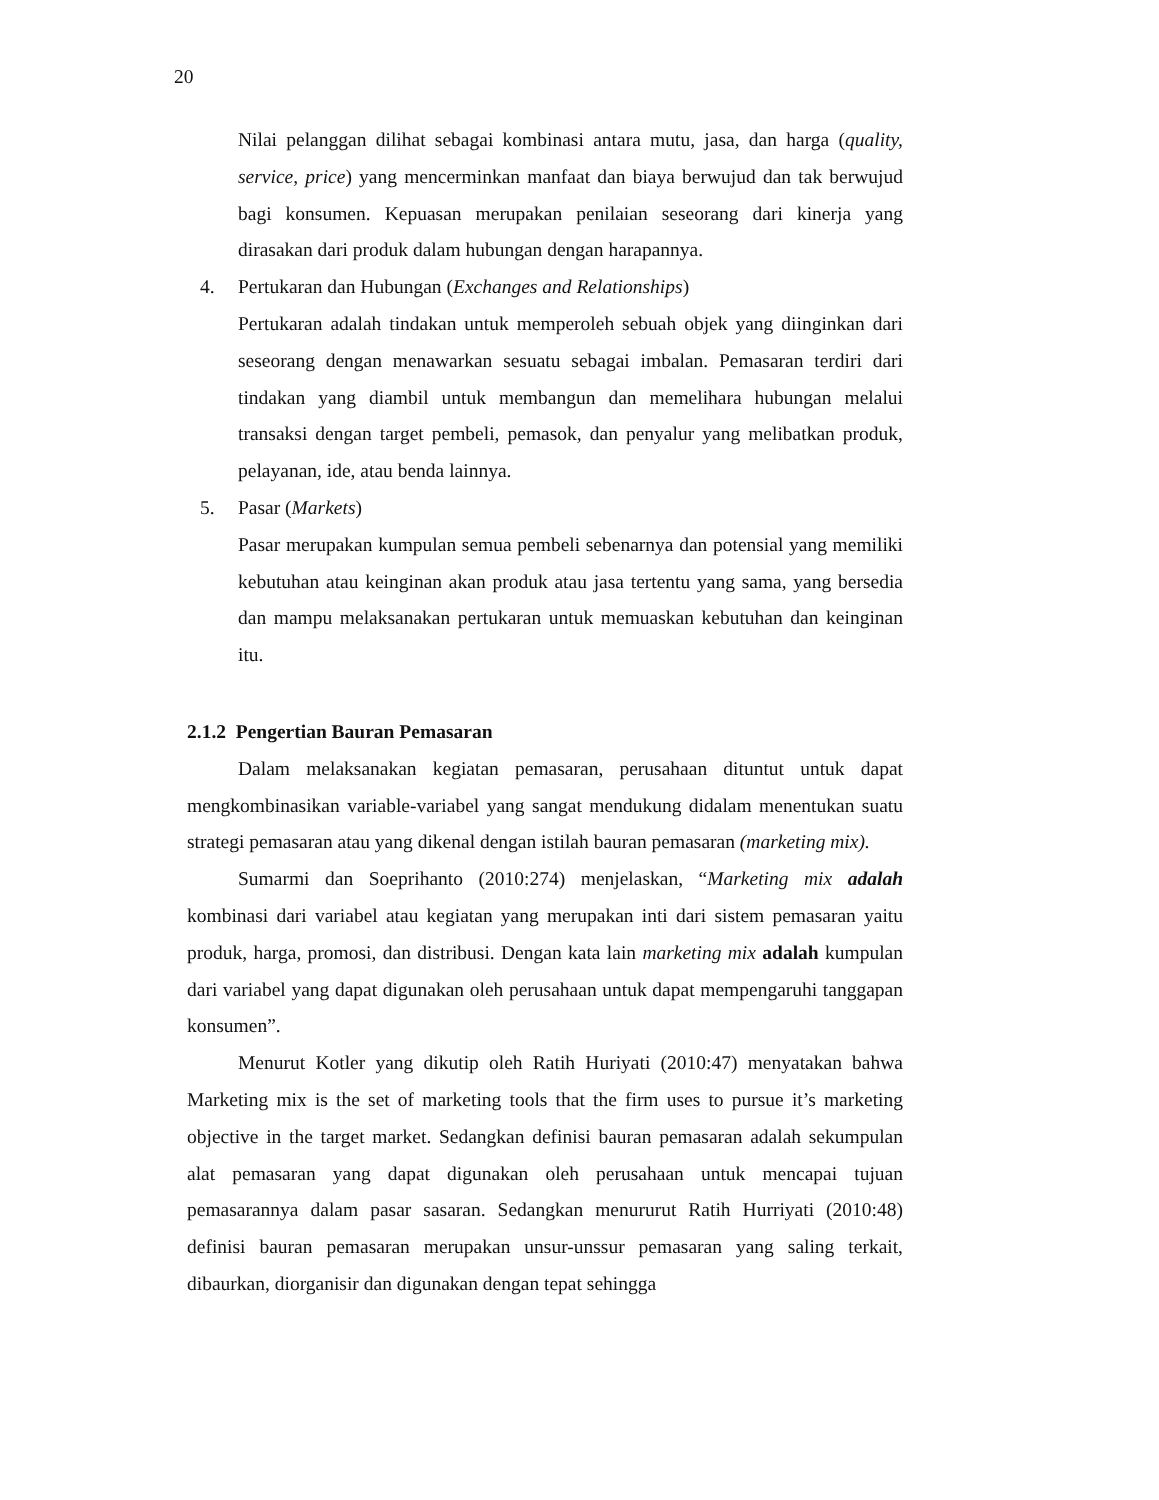20
Nilai pelanggan dilihat sebagai kombinasi antara mutu, jasa, dan harga (quality, service, price) yang mencerminkan manfaat dan biaya berwujud dan tak berwujud bagi konsumen. Kepuasan merupakan penilaian seseorang dari kinerja yang dirasakan dari produk dalam hubungan dengan harapannya.
4. Pertukaran dan Hubungan (Exchanges and Relationships)
Pertukaran adalah tindakan untuk memperoleh sebuah objek yang diinginkan dari seseorang dengan menawarkan sesuatu sebagai imbalan. Pemasaran terdiri dari tindakan yang diambil untuk membangun dan memelihara hubungan melalui transaksi dengan target pembeli, pemasok, dan penyalur yang melibatkan produk, pelayanan, ide, atau benda lainnya.
5. Pasar (Markets)
Pasar merupakan kumpulan semua pembeli sebenarnya dan potensial yang memiliki kebutuhan atau keinginan akan produk atau jasa tertentu yang sama, yang bersedia dan mampu melaksanakan pertukaran untuk memuaskan kebutuhan dan keinginan itu.
2.1.2 Pengertian Bauran Pemasaran
Dalam melaksanakan kegiatan pemasaran, perusahaan dituntut untuk dapat mengkombinasikan variable-variabel yang sangat mendukung didalam menentukan suatu strategi pemasaran atau yang dikenal dengan istilah bauran pemasaran (marketing mix).
Sumarmi dan Soeprihanto (2010:274) menjelaskan, “Marketing mix adalah kombinasi dari variabel atau kegiatan yang merupakan inti dari sistem pemasaran yaitu produk, harga, promosi, dan distribusi. Dengan kata lain marketing mix adalah kumpulan dari variabel yang dapat digunakan oleh perusahaan untuk dapat mempengaruhi tanggapan konsumen”.
Menurut Kotler yang dikutip oleh Ratih Huriyati (2010:47) menyatakan bahwa Marketing mix is the set of marketing tools that the firm uses to pursue it’s marketing objective in the target market. Sedangkan definisi bauran pemasaran adalah sekumpulan alat pemasaran yang dapat digunakan oleh perusahaan untuk mencapai tujuan pemasarannya dalam pasar sasaran. Sedangkan menururut Ratih Hurriyati (2010:48) definisi bauran pemasaran merupakan unsur-unssur pemasaran yang saling terkait, dibaurkan, diorganisir dan digunakan dengan tepat sehingga